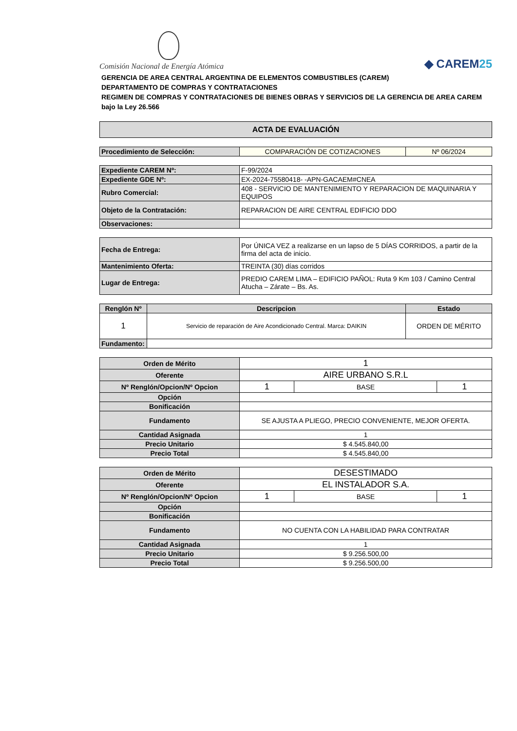Comisión Nacional de Energía Atómica
◆ CAREM25
GERENCIA DE AREA CENTRAL ARGENTINA DE ELEMENTOS COMBUSTIBLES (CAREM)
DEPARTAMENTO DE COMPRAS Y CONTRATACIONES
REGIMEN DE COMPRAS Y CONTRATACIONES DE BIENES OBRAS Y SERVICIOS DE LA GERENCIA DE AREA CAREM bajo la Ley 26.566
| ACTA DE EVALUACIÓN |
| Procedimiento de Selección: | COMPARACIÓN DE COTIZACIONES | Nº 06/2024 |
| Expediente CAREM Nº: | F-99/2024 |
| Expediente GDE Nº: | EX-2024-75580418- -APN-GACAEM#CNEA |
| Rubro Comercial: | 408 - SERVICIO DE MANTENIMIENTO Y REPARACION DE MAQUINARIA Y EQUIPOS |
| Objeto de la Contratación: | REPARACION DE AIRE CENTRAL EDIFICIO DDO |
| Observaciones: | |
| Fecha de Entrega: | Por ÚNICA VEZ a realizarse en un lapso de 5 DÍAS CORRIDOS, a partir de la firma del acta de inicio. |
| Mantenimiento Oferta: | TREINTA (30) días corridos |
| Lugar de Entrega: | PREDIO CAREM LIMA – EDIFICIO PAÑOL: Ruta 9 Km 103 / Camino Central Atucha – Zárate – Bs. As. |
| Renglón Nº | Descripcion | Estado |
| --- | --- | --- |
| 1 | Servicio de reparación de Aire Acondicionado Central. Marca: DAIKIN | ORDEN DE MÉRITO |
| Fundamento: | | |
| Orden de Mérito | 1 | | |
| Oferente | AIRE URBANO S.R.L | | |
| Nº Renglón/Opcion/Nº Opcion | 1 | BASE | 1 |
| Opción | | | |
| Bonificación | | | |
| Fundamento | SE AJUSTA A PLIEGO, PRECIO CONVENIENTE, MEJOR OFERTA. | | |
| Cantidad Asignada | 1 | | |
| Precio Unitario | $ 4.545.840,00 | | |
| Precio Total | $ 4.545.840,00 | | |
| Orden de Mérito | DESESTIMADO | | |
| Oferente | EL INSTALADOR S.A. | | |
| Nº Renglón/Opcion/Nº Opcion | 1 | BASE | 1 |
| Opción | | | |
| Bonificación | | | |
| Fundamento | NO CUENTA CON LA HABILIDAD PARA CONTRATAR | | |
| Cantidad Asignada | 1 | | |
| Precio Unitario | $ 9.256.500,00 | | |
| Precio Total | $ 9.256.500,00 | | |